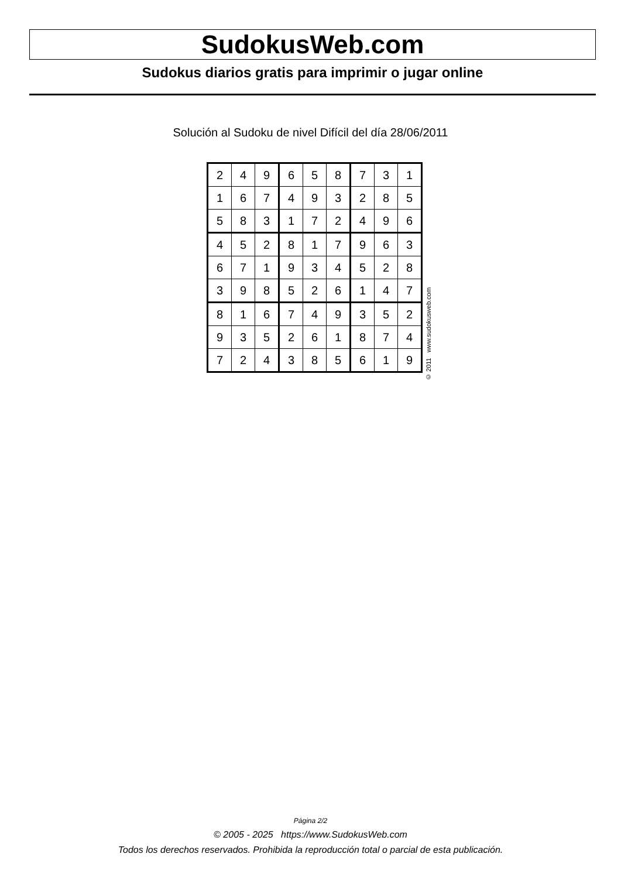SudokusWeb.com
Sudokus diarios gratis para imprimir o jugar online
Solución al Sudoku de nivel Difícil del día 28/06/2011
| 2 | 4 | 9 | 6 | 5 | 8 | 7 | 3 | 1 |
| 1 | 6 | 7 | 4 | 9 | 3 | 2 | 8 | 5 |
| 5 | 8 | 3 | 1 | 7 | 2 | 4 | 9 | 6 |
| 4 | 5 | 2 | 8 | 1 | 7 | 9 | 6 | 3 |
| 6 | 7 | 1 | 9 | 3 | 4 | 5 | 2 | 8 |
| 3 | 9 | 8 | 5 | 2 | 6 | 1 | 4 | 7 |
| 8 | 1 | 6 | 7 | 4 | 9 | 3 | 5 | 2 |
| 9 | 3 | 5 | 2 | 6 | 1 | 8 | 7 | 4 |
| 7 | 2 | 4 | 3 | 8 | 5 | 6 | 1 | 9 |
© 2011 www.sudokusweb.com
Página 2/2
© 2005 - 2025 https://www.SudokusWeb.com
Todos los derechos reservados. Prohibida la reproducción total o parcial de esta publicación.